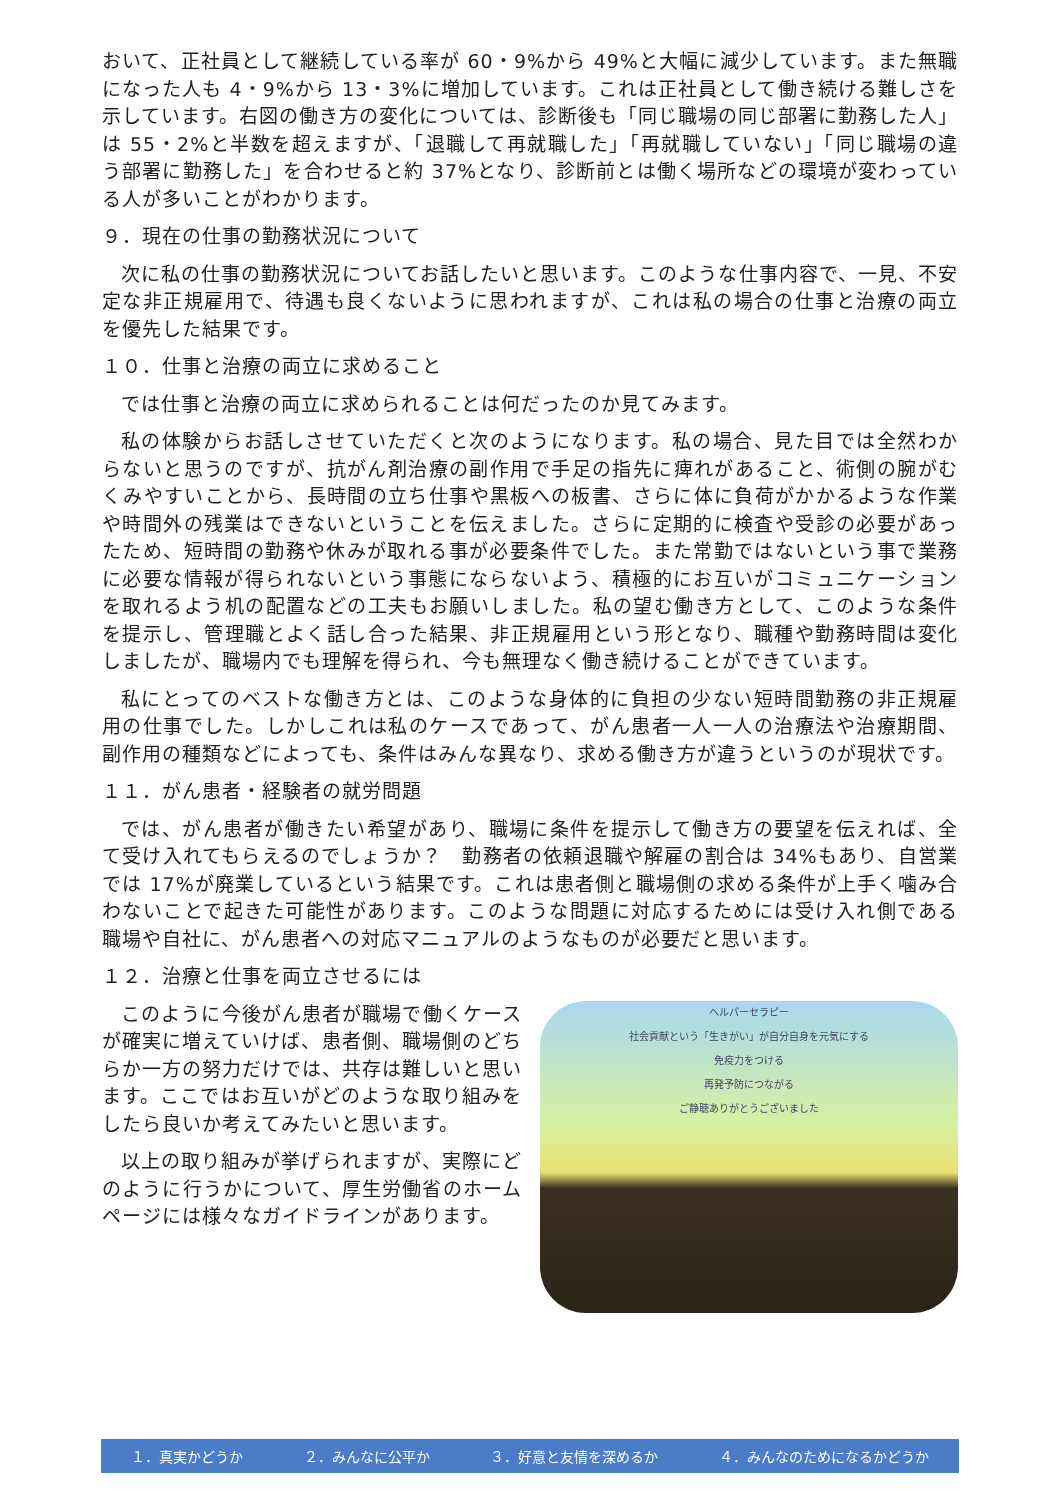おいて、正社員として継続している率が 60・9%から 49%と大幅に減少しています。また無職になった人も 4・9%から 13・3%に増加しています。これは正社員として働き続ける難しさを示しています。右図の働き方の変化については、診断後も「同じ職場の同じ部署に勤務した人」は 55・2%と半数を超えますが、「退職して再就職した」「再就職していない」「同じ職場の違う部署に勤務した」を合わせると約 37%となり、診断前とは働く場所などの環境が変わっている人が多いことがわかります。
９．現在の仕事の勤務状況について
次に私の仕事の勤務状況についてお話したいと思います。このような仕事内容で、一見、不安定な非正規雇用で、待遇も良くないように思われますが、これは私の場合の仕事と治療の両立を優先した結果です。
１０．仕事と治療の両立に求めること
では仕事と治療の両立に求められることは何だったのか見てみます。
私の体験からお話しさせていただくと次のようになります。私の場合、見た目では全然わからないと思うのですが、抗がん剤治療の副作用で手足の指先に痺れがあること、術側の腕がむくみやすいことから、長時間の立ち仕事や黒板への板書、さらに体に負荷がかかるような作業や時間外の残業はできないということを伝えました。さらに定期的に検査や受診の必要があったため、短時間の勤務や休みが取れる事が必要条件でした。また常勤ではないという事で業務に必要な情報が得られないという事態にならないよう、積極的にお互いがコミュニケーションを取れるよう机の配置などの工夫もお願いしました。私の望む働き方として、このような条件を提示し、管理職とよく話し合った結果、非正規雇用という形となり、職種や勤務時間は変化しましたが、職場内でも理解を得られ、今も無理なく働き続けることができています。
私にとってのベストな働き方とは、このような身体的に負担の少ない短時間勤務の非正規雇用の仕事でした。しかしこれは私のケースであって、がん患者一人一人の治療法や治療期間、副作用の種類などによっても、条件はみんな異なり、求める働き方が違うというのが現状です。
１１．がん患者・経験者の就労問題
では、がん患者が働きたい希望があり、職場に条件を提示して働き方の要望を伝えれば、全て受け入れてもらえるのでしょうか？　勤務者の依頼退職や解雇の割合は 34%もあり、自営業では 17%が廃業しているという結果です。これは患者側と職場側の求める条件が上手く噛み合わないことで起きた可能性があります。このような問題に対応するためには受け入れ側である職場や自社に、がん患者への対応マニュアルのようなものが必要だと思います。
１２．治療と仕事を両立させるには
このように今後がん患者が職場で働くケースが確実に増えていけば、患者側、職場側のどちらか一方の努力だけでは、共存は難しいと思います。ここではお互いがどのような取り組みをしたら良いか考えてみたいと思います。
以上の取り組みが挙げられますが、実際にどのように行うかについて、厚生労働省のホームページには様々なガイドラインがあります。
ヘルパーセラピー
社会貢献という「生きがい」が自分自身を元気にする
免疫力をつける
再発予防につながる
ご静聴ありがとうございました
１．真実かどうか ２．みんなに公平か ３．好意と友情を深めるか ４．みんなのためになるかどうか